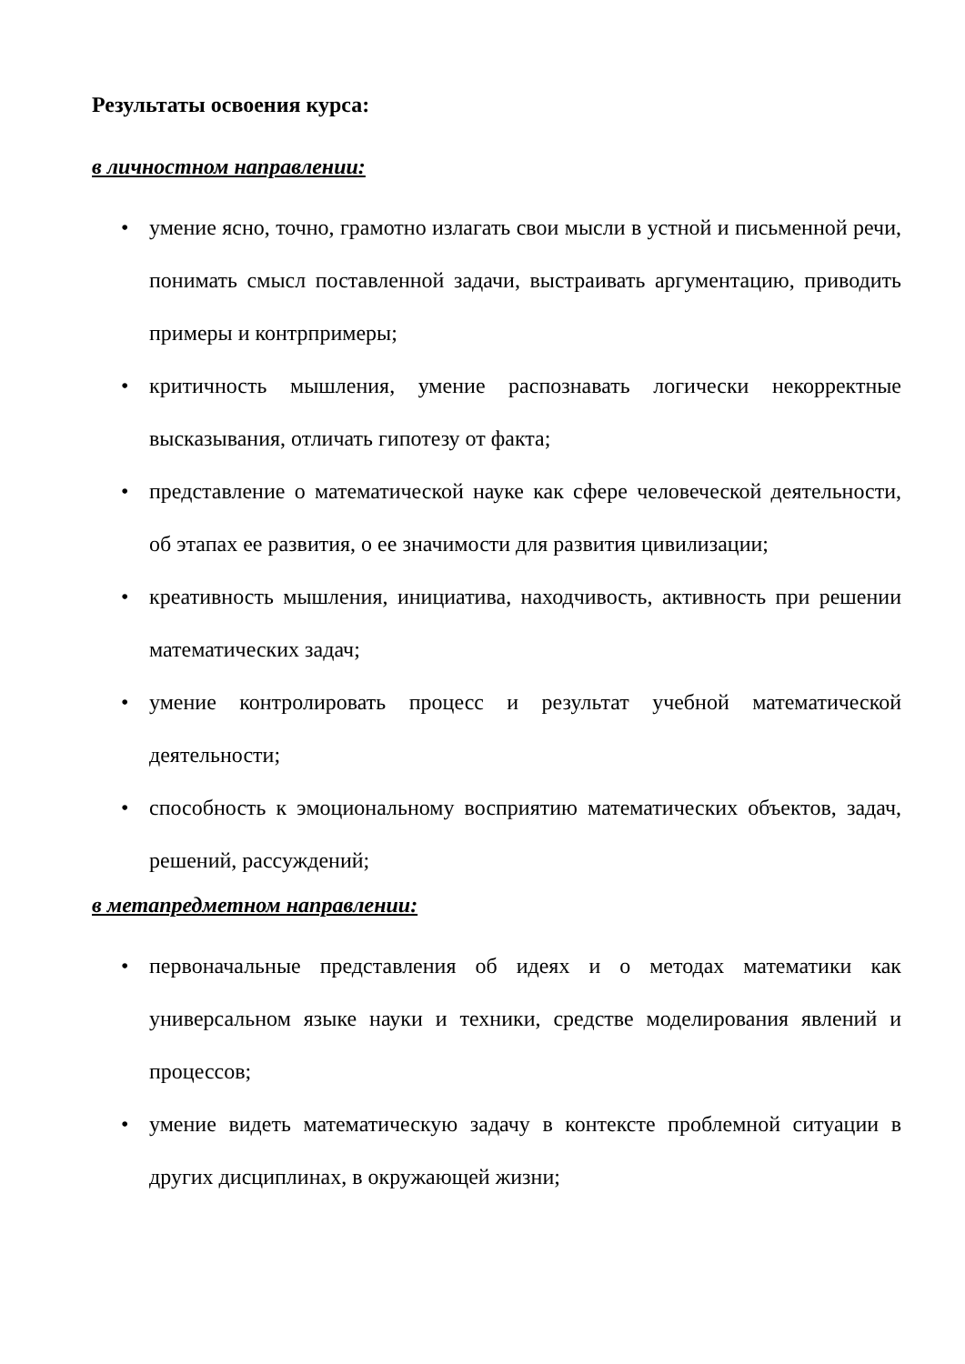Результаты освоения курса:
в личностном направлении:
• умение ясно, точно, грамотно излагать свои мысли в устной и письменной речи, понимать смысл поставленной задачи, выстраивать аргументацию, приводить примеры и контрпримеры;
• критичность мышления, умение распознавать логически некорректные высказывания, отличать гипотезу от факта;
• представление о математической науке как сфере человеческой деятельности, об этапах ее развития, о ее значимости для развития цивилизации;
• креативность мышления, инициатива, находчивость, активность при решении математических задач;
• умение контролировать процесс и результат учебной математической деятельности;
• способность к эмоциональному восприятию математических объектов, задач, решений, рассуждений;
в метапредметном направлении:
• первоначальные представления об идеях и о методах математики как универсальном языке науки и техники, средстве моделирования явлений и процессов;
• умение видеть математическую задачу в контексте проблемной ситуации в других дисциплинах, в окружающей жизни;